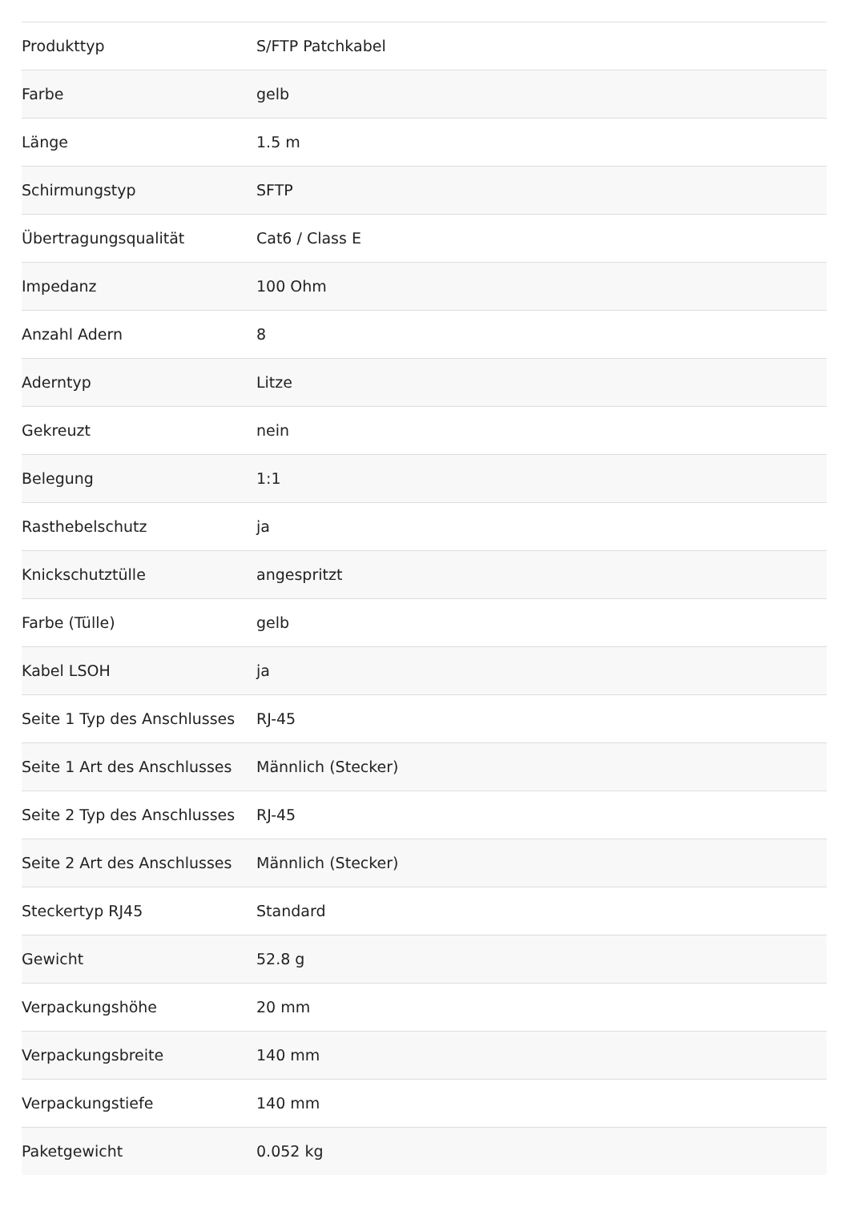| Produkttyp | S/FTP Patchkabel |
| Farbe | gelb |
| Länge | 1.5 m |
| Schirmungstyp | SFTP |
| Übertragungsqualität | Cat6 / Class E |
| Impedanz | 100 Ohm |
| Anzahl Adern | 8 |
| Aderntyp | Litze |
| Gekreuzt | nein |
| Belegung | 1:1 |
| Rasthebelschutz | ja |
| Knickschutztülle | angespritzt |
| Farbe (Tülle) | gelb |
| Kabel LSOH | ja |
| Seite 1 Typ des Anschlusses | RJ-45 |
| Seite 1 Art des Anschlusses | Männlich (Stecker) |
| Seite 2 Typ des Anschlusses | RJ-45 |
| Seite 2 Art des Anschlusses | Männlich (Stecker) |
| Steckertyp RJ45 | Standard |
| Gewicht | 52.8 g |
| Verpackungshöhe | 20 mm |
| Verpackungsbreite | 140 mm |
| Verpackungstiefe | 140 mm |
| Paketgewicht | 0.052 kg |